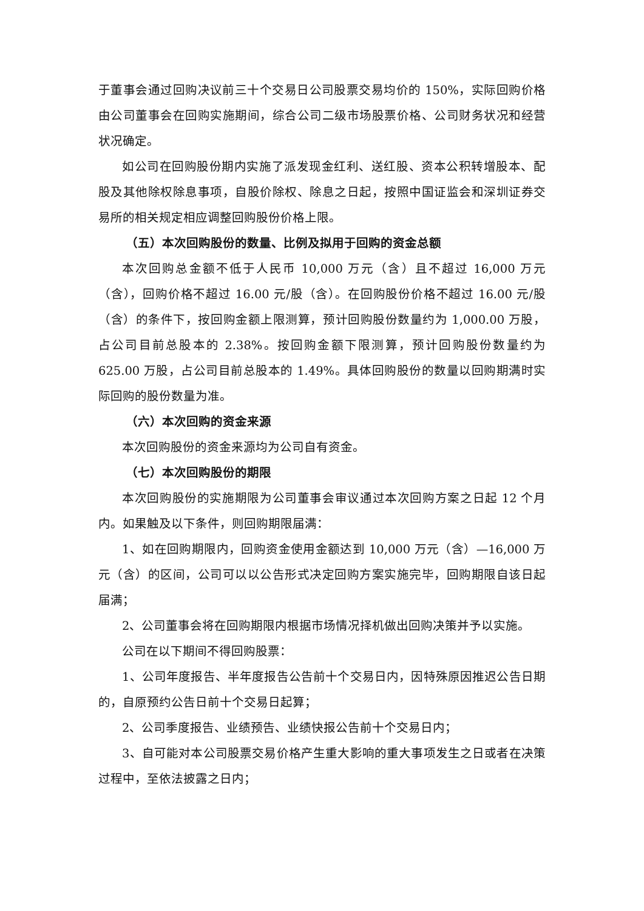于董事会通过回购决议前三十个交易日公司股票交易均价的 150%，实际回购价格由公司董事会在回购实施期间，综合公司二级市场股票价格、公司财务状况和经营状况确定。
如公司在回购股份期内实施了派发现金红利、送红股、资本公积转增股本、配股及其他除权除息事项，自股价除权、除息之日起，按照中国证监会和深圳证券交易所的相关规定相应调整回购股份价格上限。
（五）本次回购股份的数量、比例及拟用于回购的资金总额
本次回购总金额不低于人民币 10,000 万元（含）且不超过 16,000 万元（含），回购价格不超过 16.00 元/股（含）。在回购股份价格不超过 16.00 元/股（含）的条件下，按回购金额上限测算，预计回购股份数量约为 1,000.00 万股，占公司目前总股本的 2.38%。按回购金额下限测算，预计回购股份数量约为 625.00 万股，占公司目前总股本的 1.49%。具体回购股份的数量以回购期满时实际回购的股份数量为准。
（六）本次回购的资金来源
本次回购股份的资金来源均为公司自有资金。
（七）本次回购股份的期限
本次回购股份的实施期限为公司董事会审议通过本次回购方案之日起 12 个月内。如果触及以下条件，则回购期限届满：
1、如在回购期限内，回购资金使用金额达到 10,000 万元（含）—16,000 万元（含）的区间，公司可以以公告形式决定回购方案实施完毕，回购期限自该日起届满；
2、公司董事会将在回购期限内根据市场情况择机做出回购决策并予以实施。
公司在以下期间不得回购股票：
1、公司年度报告、半年度报告公告前十个交易日内，因特殊原因推迟公告日期的，自原预约公告日前十个交易日起算；
2、公司季度报告、业绩预告、业绩快报公告前十个交易日内；
3、自可能对本公司股票交易价格产生重大影响的重大事项发生之日或者在决策过程中，至依法披露之日内；